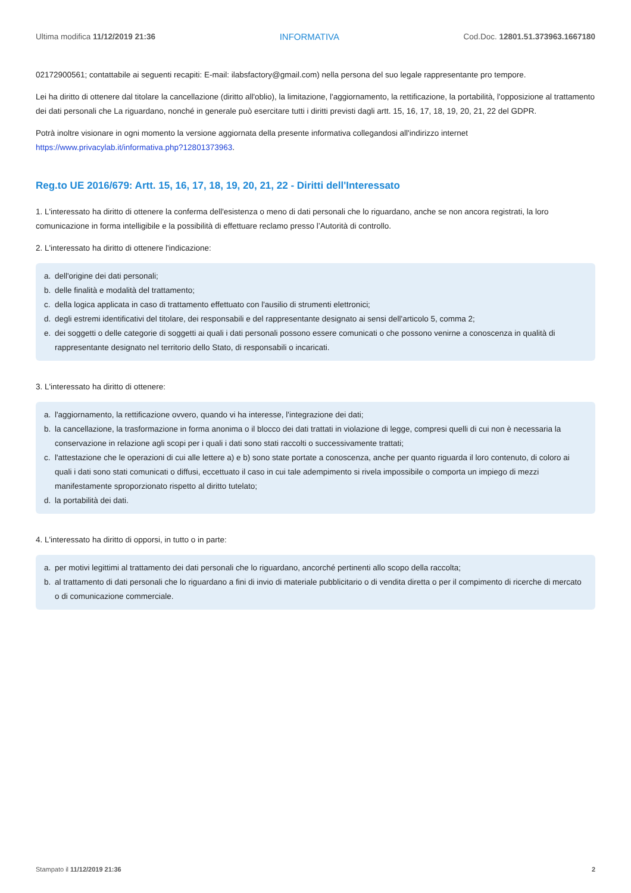Ultima modifica 11/12/2019 21:36 INFORMATIVA Cod.Doc. 12801.51.373963.1667180
02172900561; contattabile ai seguenti recapiti: E-mail: ilabsfactory@gmail.com) nella persona del suo legale rappresentante pro tempore.
Lei ha diritto di ottenere dal titolare la cancellazione (diritto all'oblio), la limitazione, l'aggiornamento, la rettificazione, la portabilità, l'opposizione al trattamento dei dati personali che La riguardano, nonché in generale può esercitare tutti i diritti previsti dagli artt. 15, 16, 17, 18, 19, 20, 21, 22 del GDPR.
Potrà inoltre visionare in ogni momento la versione aggiornata della presente informativa collegandosi all'indirizzo internet https://www.privacylab.it/informativa.php?12801373963.
Reg.to UE 2016/679: Artt. 15, 16, 17, 18, 19, 20, 21, 22 - Diritti dell'Interessato
1. L'interessato ha diritto di ottenere la conferma dell'esistenza o meno di dati personali che lo riguardano, anche se non ancora registrati, la loro comunicazione in forma intelligibile e la possibilità di effettuare reclamo presso l’Autorità di controllo.
2. L'interessato ha diritto di ottenere l'indicazione:
a. dell'origine dei dati personali;
b. delle finalità e modalità del trattamento;
c. della logica applicata in caso di trattamento effettuato con l'ausilio di strumenti elettronici;
d. degli estremi identificativi del titolare, dei responsabili e del rappresentante designato ai sensi dell'articolo 5, comma 2;
e. dei soggetti o delle categorie di soggetti ai quali i dati personali possono essere comunicati o che possono venirne a conoscenza in qualità di rappresentante designato nel territorio dello Stato, di responsabili o incaricati.
3. L'interessato ha diritto di ottenere:
a. l'aggiornamento, la rettificazione ovvero, quando vi ha interesse, l'integrazione dei dati;
b. la cancellazione, la trasformazione in forma anonima o il blocco dei dati trattati in violazione di legge, compresi quelli di cui non è necessaria la conservazione in relazione agli scopi per i quali i dati sono stati raccolti o successivamente trattati;
c. l'attestazione che le operazioni di cui alle lettere a) e b) sono state portate a conoscenza, anche per quanto riguarda il loro contenuto, di coloro ai quali i dati sono stati comunicati o diffusi, eccettuato il caso in cui tale adempimento si rivela impossibile o comporta un impiego di mezzi manifestamente sproporzionato rispetto al diritto tutelato;
d. la portabilità dei dati.
4. L'interessato ha diritto di opporsi, in tutto o in parte:
a. per motivi legittimi al trattamento dei dati personali che lo riguardano, ancorché pertinenti allo scopo della raccolta;
b. al trattamento di dati personali che lo riguardano a fini di invio di materiale pubblicitario o di vendita diretta o per il compimento di ricerche di mercato o di comunicazione commerciale.
Stampato il 11/12/2019 21:36 2